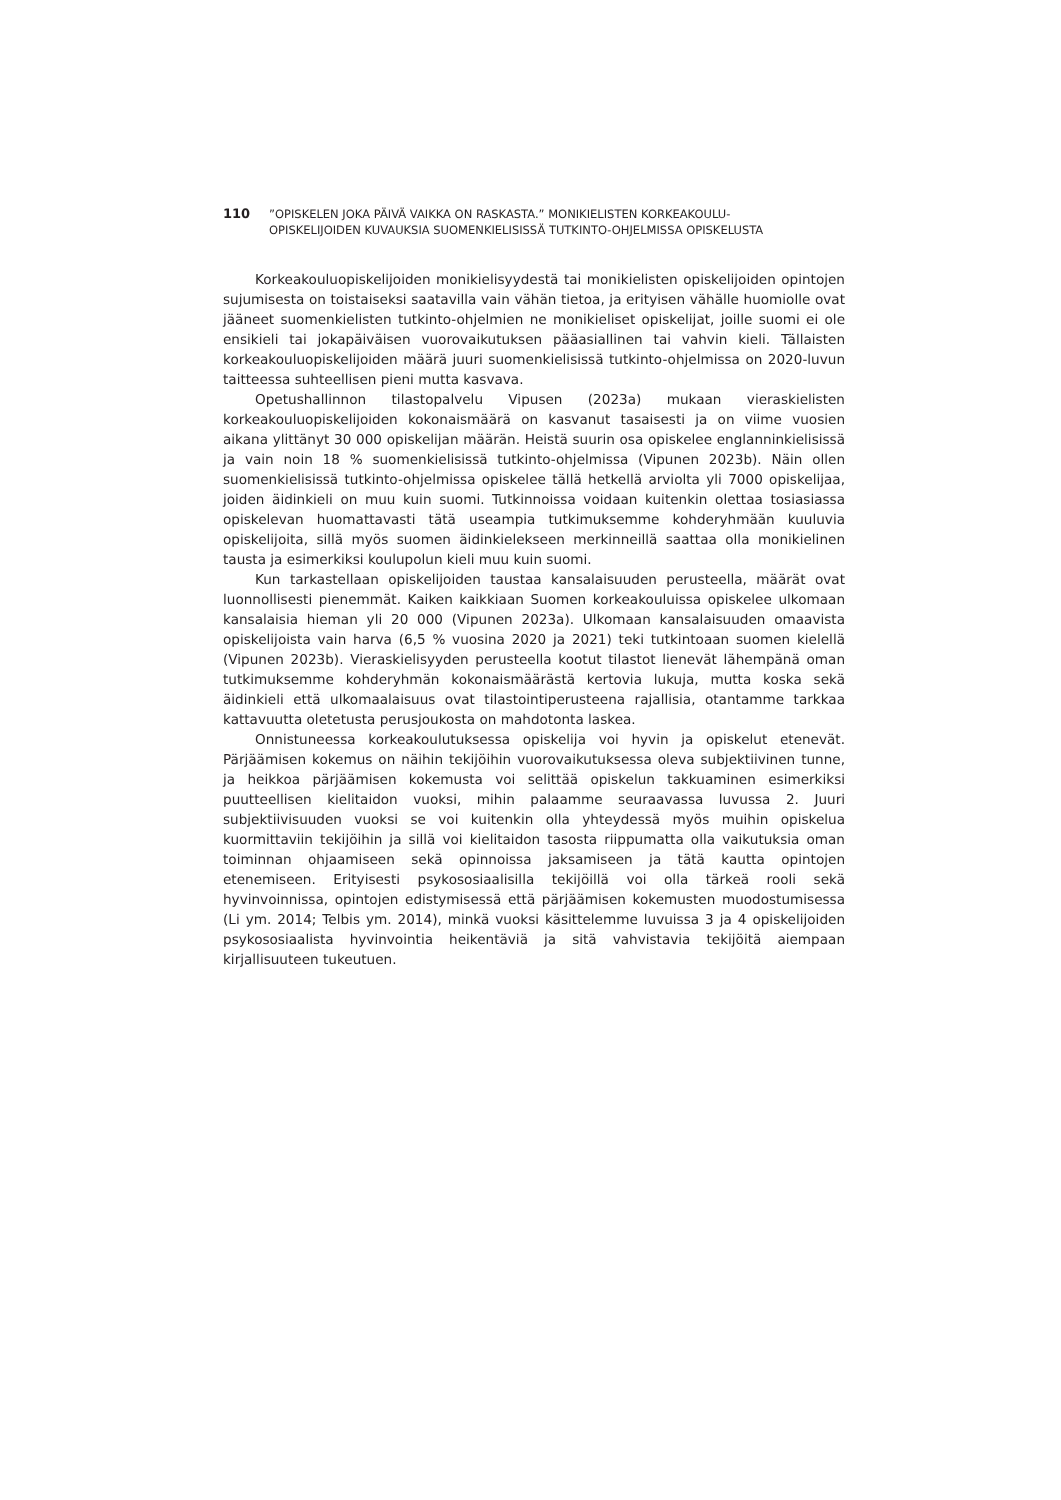110 ”OPISKELEN JOKA PÄIVÄ VAIKKA ON RASKASTA.” MONIKIELISTEN KORKEAKOULU-
OPISKELIJOIDEN KUVAUKSIA SUOMENKIELISISSÄ TUTKINTO-OHJELMISSA OPISKELUSTA
Korkeakouluopiskelijoiden monikielisyydestä tai monikielisten opiskelijoiden opintojen sujumisesta on toistaiseksi saatavilla vain vähän tietoa, ja erityisen vähälle huomiolle ovat jääneet suomenkielisten tutkinto-ohjelmien ne monikieliset opiskelijat, joille suomi ei ole ensikieli tai jokapäiväisen vuorovaikutuksen pääasiallinen tai vahvin kieli. Tällaisten korkeakouluopiskelijoiden määrä juuri suomenkielisissä tutkinto-ohjelmissa on 2020-luvun taitteessa suhteellisen pieni mutta kasvava.
Opetushallinnon tilastopalvelu Vipusen (2023a) mukaan vieraskielisten korkeakouluopiskelijoiden kokonaismäärä on kasvanut tasaisesti ja on viime vuosien aikana ylittänyt 30 000 opiskelijan määrän. Heistä suurin osa opiskelee englanninkielisissä ja vain noin 18 % suomenkielisissä tutkinto-ohjelmissa (Vipunen 2023b). Näin ollen suomenkielisissä tutkinto-ohjelmissa opiskelee tällä hetkellä arviolta yli 7000 opiskelijaa, joiden äidinkieli on muu kuin suomi. Tutkinnoissa voidaan kuitenkin olettaa tosiasiassa opiskelevan huomattavasti tätä useampia tutkimuksemme kohderyhmään kuuluvia opiskelijoita, sillä myös suomen äidinkielekseen merkinneillä saattaa olla monikielinen tausta ja esimerkiksi koulupolun kieli muu kuin suomi.
Kun tarkastellaan opiskelijoiden taustaa kansalaisuuden perusteella, määrät ovat luonnollisesti pienemmät. Kaiken kaikkiaan Suomen korkeakouluissa opiskelee ulkomaan kansalaisia hieman yli 20 000 (Vipunen 2023a). Ulkomaan kansalaisuuden omaavista opiskelijoista vain harva (6,5 % vuosina 2020 ja 2021) teki tutkintoaan suomen kielellä (Vipunen 2023b). Vieraskielisyyden perusteella kootut tilastot lienevät lähempänä oman tutkimuksemme kohderyhmän kokonaismäärästä kertovia lukuja, mutta koska sekä äidinkieli että ulkomaalaisuus ovat tilastointiperusteena rajallisia, otantamme tarkkaa kattavuutta oletetusta perusjoukosta on mahdotonta laskea.
Onnistuneessa korkeakoulutuksessa opiskelija voi hyvin ja opiskelut etenevät. Pärjäämisen kokemus on näihin tekijöihin vuorovaikutuksessa oleva subjektiivinen tunne, ja heikkoa pärjäämisen kokemusta voi selittää opiskelun takkuaminen esimerkiksi puutteellisen kielitaidon vuoksi, mihin palaamme seuraavassa luvussa 2. Juuri subjektiivisuuden vuoksi se voi kuitenkin olla yhteydessä myös muihin opiskelua kuormittaviin tekijöihin ja sillä voi kielitaidon tasosta riippumatta olla vaikutuksia oman toiminnan ohjaamiseen sekä opinnoissa jaksamiseen ja tätä kautta opintojen etenemiseen. Erityisesti psykososiaalisilla tekijöillä voi olla tärkeä rooli sekä hyvinvoinnissa, opintojen edistymisessä että pärjäämisen kokemusten muodostumisessa (Li ym. 2014; Telbis ym. 2014), minkä vuoksi käsittelemme luvuissa 3 ja 4 opiskelijoiden psykososiaalista hyvinvointia heikentäviä ja sitä vahvistavia tekijöitä aiempaan kirjallisuuteen tukeutuen.